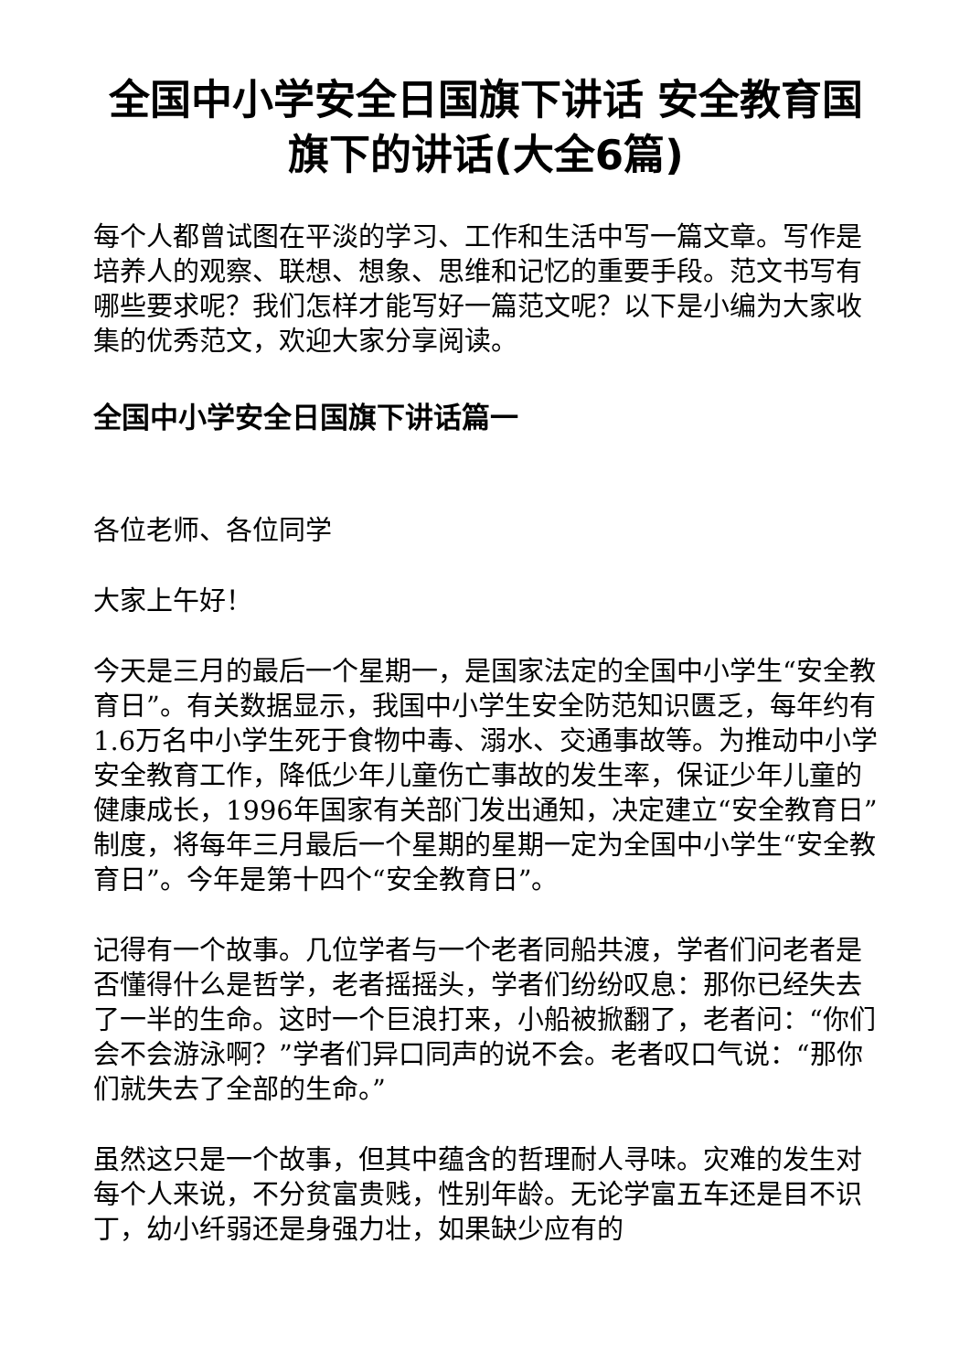全国中小学安全日国旗下讲话 安全教育国旗下的讲话(大全6篇)
每个人都曾试图在平淡的学习、工作和生活中写一篇文章。写作是培养人的观察、联想、想象、思维和记忆的重要手段。范文书写有哪些要求呢？我们怎样才能写好一篇范文呢？以下是小编为大家收集的优秀范文，欢迎大家分享阅读。
全国中小学安全日国旗下讲话篇一
各位老师、各位同学
大家上午好！
今天是三月的最后一个星期一，是国家法定的全国中小学生“安全教育日”。有关数据显示，我国中小学生安全防范知识匮乏，每年约有1.6万名中小学生死于食物中毒、溺水、交通事故等。为推动中小学安全教育工作，降低少年儿童伤亡事故的发生率，保证少年儿童的健康成长，1996年国家有关部门发出通知，决定建立“安全教育日”制度，将每年三月最后一个星期的星期一定为全国中小学生“安全教育日”。今年是第十四个“安全教育日”。
记得有一个故事。几位学者与一个老者同船共渡，学者们问老者是否懂得什么是哲学，老者摇摇头，学者们纷纷叹息：那你已经失去了一半的生命。这时一个巨浪打来，小船被掀翻了，老者问：“你们会不会游泳啊？”学者们异口同声的说不会。老者叹口气说：“那你们就失去了全部的生命。”
虽然这只是一个故事，但其中蕴含的哲理耐人寻味。灾难的发生对每个人来说，不分贫富贵贱，性别年龄。无论学富五车还是目不识丁，幼小纤弱还是身强力壮，如果缺少应有的